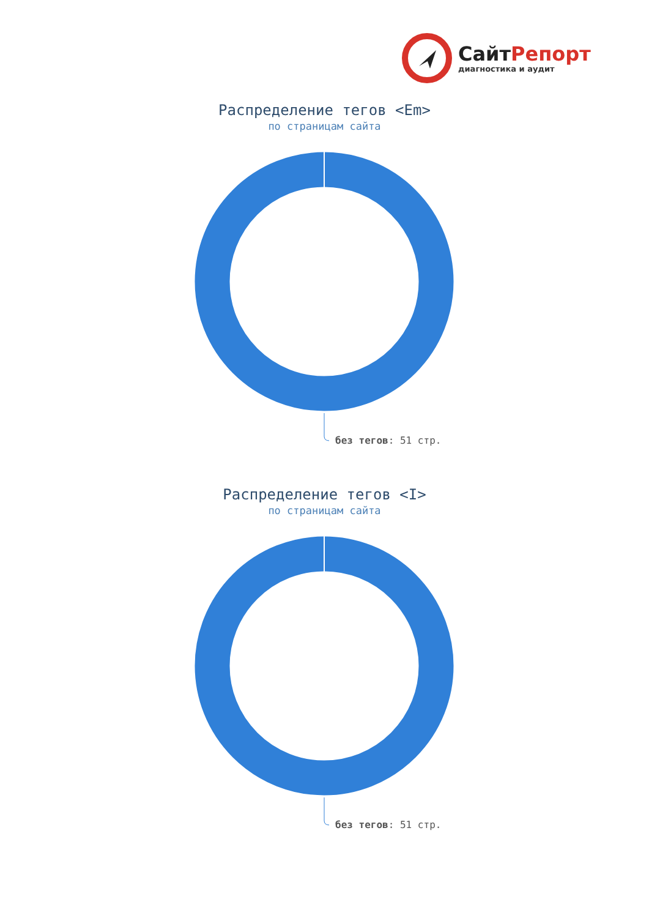СайтРепорт
диагностика и аудит
Распределение тегов <Em>
по страницам сайта
без тегов: 51 стр.
Распределение тегов <I>
по страницам сайта
без тегов: 51 стр.